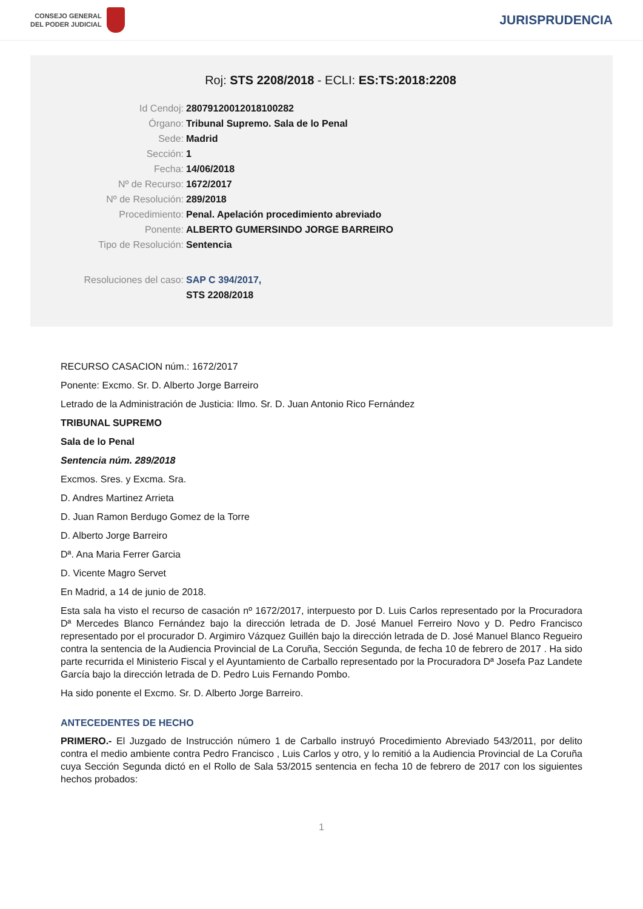CONSEJO GENERAL
DEL PODER JUDICIAL
JURISPRUDENCIA
Roj: STS 2208/2018 - ECLI: ES:TS:2018:2208
Id Cendoj: 28079120012018100282
Órgano: Tribunal Supremo. Sala de lo Penal
Sede: Madrid
Sección: 1
Fecha: 14/06/2018
Nº de Recurso: 1672/2017
Nº de Resolución: 289/2018
Procedimiento: Penal. Apelación procedimiento abreviado
Ponente: ALBERTO GUMERSINDO JORGE BARREIRO
Tipo de Resolución: Sentencia
Resoluciones del caso: SAP C 394/2017,
STS 2208/2018
RECURSO CASACION núm.: 1672/2017
Ponente: Excmo. Sr. D. Alberto Jorge Barreiro
Letrado de la Administración de Justicia: Ilmo. Sr. D. Juan Antonio Rico Fernández
TRIBUNAL SUPREMO
Sala de lo Penal
Sentencia núm. 289/2018
Excmos. Sres. y Excma. Sra.
D. Andres Martinez Arrieta
D. Juan Ramon Berdugo Gomez de la Torre
D. Alberto Jorge Barreiro
Dª. Ana Maria Ferrer Garcia
D. Vicente Magro Servet
En Madrid, a 14 de junio de 2018.
Esta sala ha visto el recurso de casación nº 1672/2017, interpuesto por D. Luis Carlos representado por la Procuradora Dª Mercedes Blanco Fernández bajo la dirección letrada de D. José Manuel Ferreiro Novo y D. Pedro Francisco representado por el procurador D. Argimiro Vázquez Guillén bajo la dirección letrada de D. José Manuel Blanco Regueiro contra la sentencia de la Audiencia Provincial de La Coruña, Sección Segunda, de fecha 10 de febrero de 2017 . Ha sido parte recurrida el Ministerio Fiscal y el Ayuntamiento de Carballo representado por la Procuradora Dª Josefa Paz Landete García bajo la dirección letrada de D. Pedro Luis Fernando Pombo.
Ha sido ponente el Excmo. Sr. D. Alberto Jorge Barreiro.
ANTECEDENTES DE HECHO
PRIMERO.- El Juzgado de Instrucción número 1 de Carballo instruyó Procedimiento Abreviado 543/2011, por delito contra el medio ambiente contra Pedro Francisco , Luis Carlos y otro, y lo remitió a la Audiencia Provincial de La Coruña cuya Sección Segunda dictó en el Rollo de Sala 53/2015 sentencia en fecha 10 de febrero de 2017 con los siguientes hechos probados:
1